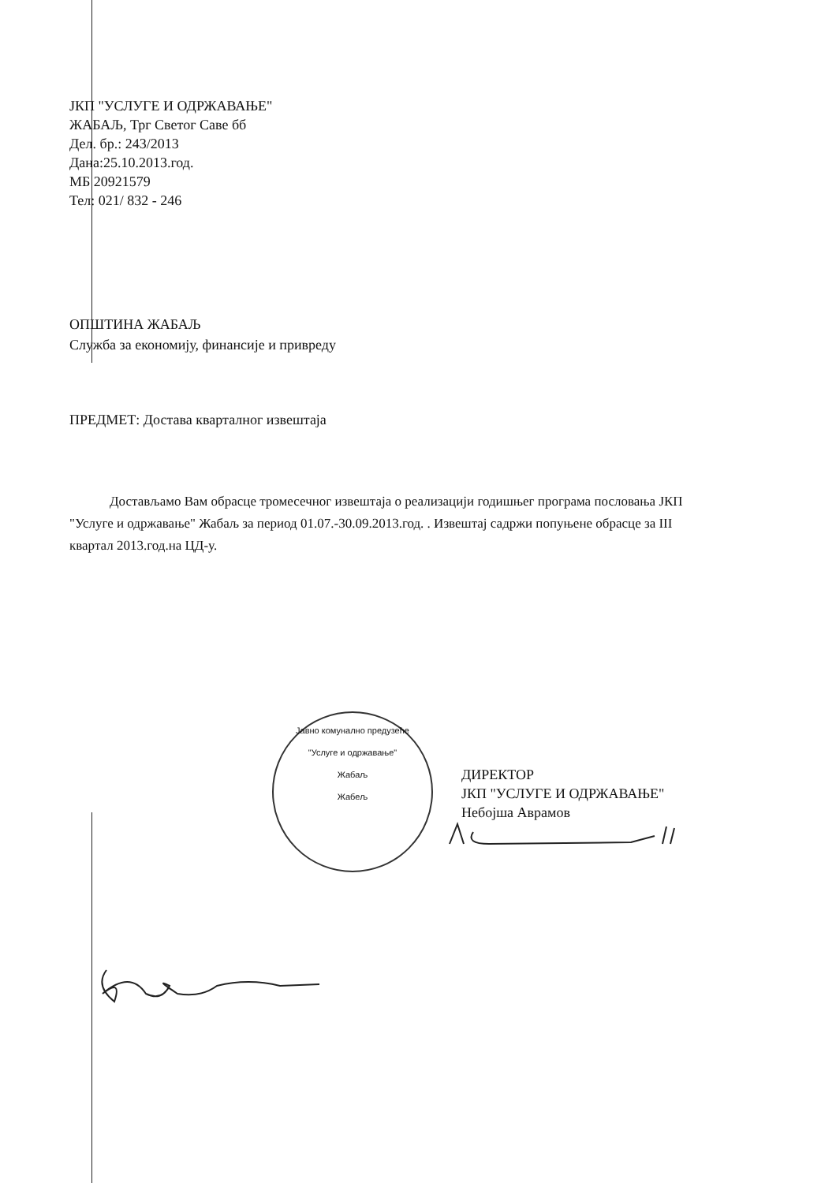ЈКП "УСЛУГЕ И ОДРЖАВАЊЕ"
ЖАБАЉ, Трг Светог Саве бб
Дел. бр.: 243/2013
Дана:25.10.2013.год.
МБ 20921579
Тел: 021/ 832 - 246
ОПШТИНА ЖАБАЉ
Служба за економију, финансије и привреду
ПРЕДМЕТ: Достава кварталног извештаја
Достављамо Вам обрасце тромесечног извештаја о реализацији годишњег програма пословања ЈКП "Услуге и одржавање" Жабаљ за период 01.07.-30.09.2013.год. . Извештај садржи попуњене обрасце за III квартал 2013.год.на ЦД-у.
Јавно комунално предузеће
"Услуге и одржавање"
Жабаљ
Жабељ
ДИРЕКТОР
ЈКП "УСЛУГЕ И ОДРЖАВАЊЕ"
Небојша Аврамов